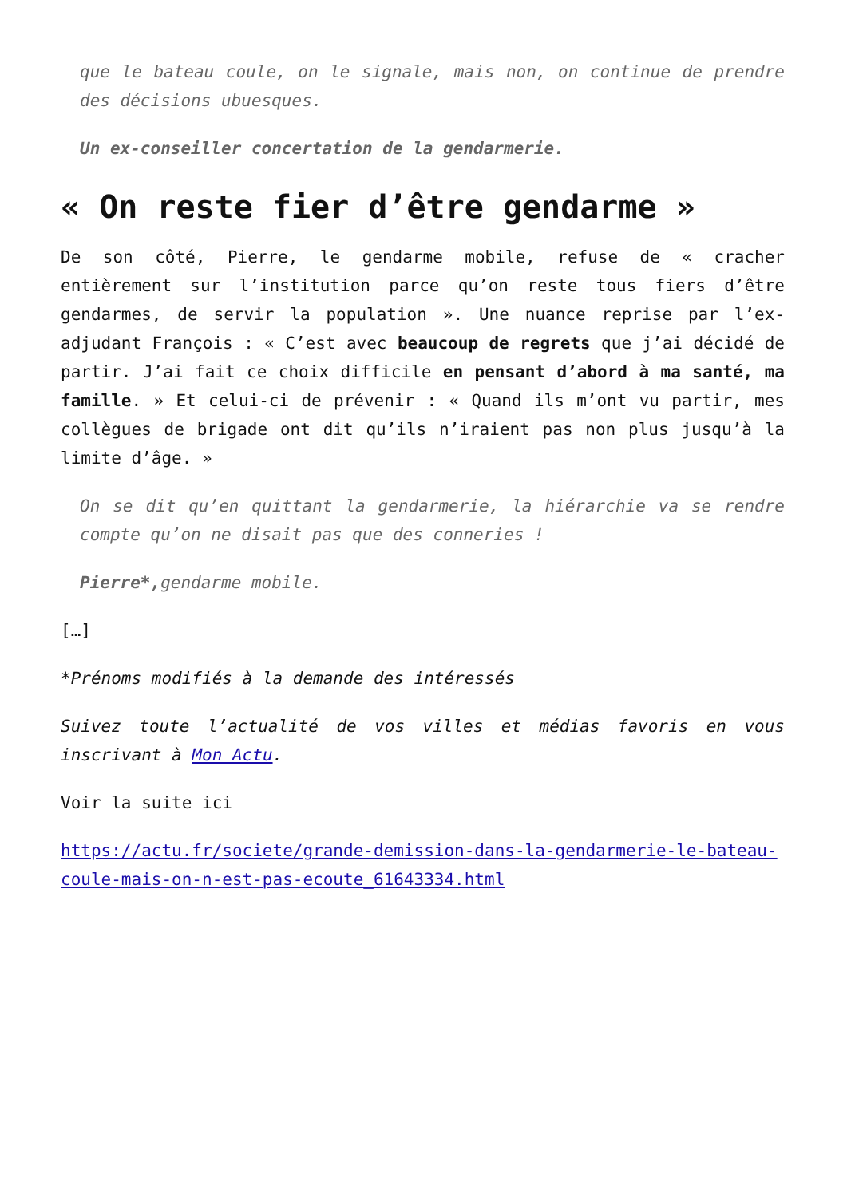que le bateau coule, on le signale, mais non, on continue de prendre des décisions ubuesques.
Un ex-conseiller concertation de la gendarmerie.
« On reste fier d’être gendarme »
De son côté, Pierre, le gendarme mobile, refuse de « cracher entièrement sur l’institution parce qu’on reste tous fiers d’être gendarmes, de servir la population ». Une nuance reprise par l’ex-adjudant François : « C’est avec beaucoup de regrets que j’ai décidé de partir. J’ai fait ce choix difficile en pensant d’abord à ma santé, ma famille. » Et celui-ci de prévenir : « Quand ils m’ont vu partir, mes collègues de brigade ont dit qu’ils n’iraient pas non plus jusqu’à la limite d’âge. »
On se dit qu’en quittant la gendarmerie, la hiérarchie va se rendre compte qu’on ne disait pas que des conneries !
Pierre*, gendarme mobile.
[…]
*Prénoms modifiés à la demande des intéressés
Suivez toute l’actualité de vos villes et médias favoris en vous inscrivant à Mon Actu.
Voir la suite ici
https://actu.fr/societe/grande-demission-dans-la-gendarmerie-le-bateau-coule-mais-on-n-est-pas-ecoute_61643334.html